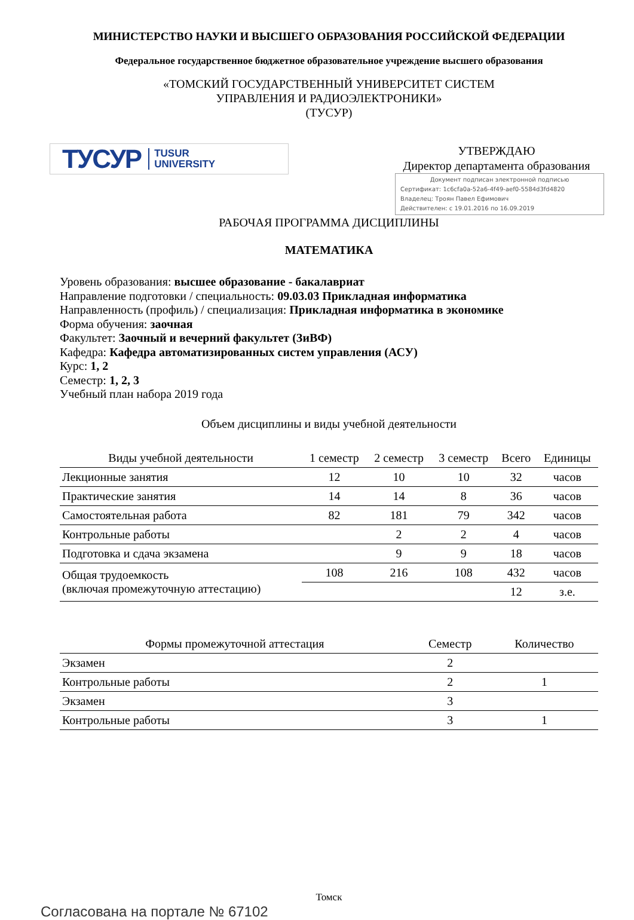МИНИСТЕРСТВО НАУКИ И ВЫСШЕГО ОБРАЗОВАНИЯ РОССИЙСКОЙ ФЕДЕРАЦИИ
Федеральное государственное бюджетное образовательное учреждение высшего образования
«ТОМСКИЙ ГОСУДАРСТВЕННЫЙ УНИВЕРСИТЕТ СИСТЕМ
УПРАВЛЕНИЯ И РАДИОЭЛЕКТРОНИКИ»
(ТУСУР)
ТУСУР TUSUR
UNIVERSITY
УТВЕРЖДАЮ
Директор департамента образования
Документ подписан электронной подписью
Сертификат: 1c6cfa0a-52a6-4f49-aef0-5584d3fd4820
Владелец: Троян Павел Ефимович
Действителен: с 19.01.2016 по 16.09.2019
РАБОЧАЯ ПРОГРАММА ДИСЦИПЛИНЫ
МАТЕМАТИКА
Уровень образования: высшее образование - бакалавриат
Направление подготовки / специальность: 09.03.03 Прикладная информатика
Направленность (профиль) / специализация: Прикладная информатика в экономике
Форма обучения: заочная
Факультет: Заочный и вечерний факультет (ЗиВФ)
Кафедра: Кафедра автоматизированных систем управления (АСУ)
Курс: 1, 2
Семестр: 1, 2, 3
Учебный план набора 2019 года
Объем дисциплины и виды учебной деятельности
| Виды учебной деятельности | 1 семестр | 2 семестр | 3 семестр | Всего | Единицы |
| --- | --- | --- | --- | --- | --- |
| Лекционные занятия | 12 | 10 | 10 | 32 | часов |
| Практические занятия | 14 | 14 | 8 | 36 | часов |
| Самостоятельная работа | 82 | 181 | 79 | 342 | часов |
| Контрольные работы | | 2 | 2 | 4 | часов |
| Подготовка и сдача экзамена | | 9 | 9 | 18 | часов |
| Общая трудоемкость (включая промежуточную аттестацию) | 108 | 216 | 108 | 432 | часов |
| | | | | 12 | з.е. |
| Формы промежуточной аттестация | Семестр | Количество |
| --- | --- | --- |
| Экзамен | 2 | |
| Контрольные работы | 2 | 1 |
| Экзамен | 3 | |
| Контрольные работы | 3 | 1 |
Томск
Согласована на портале № 67102